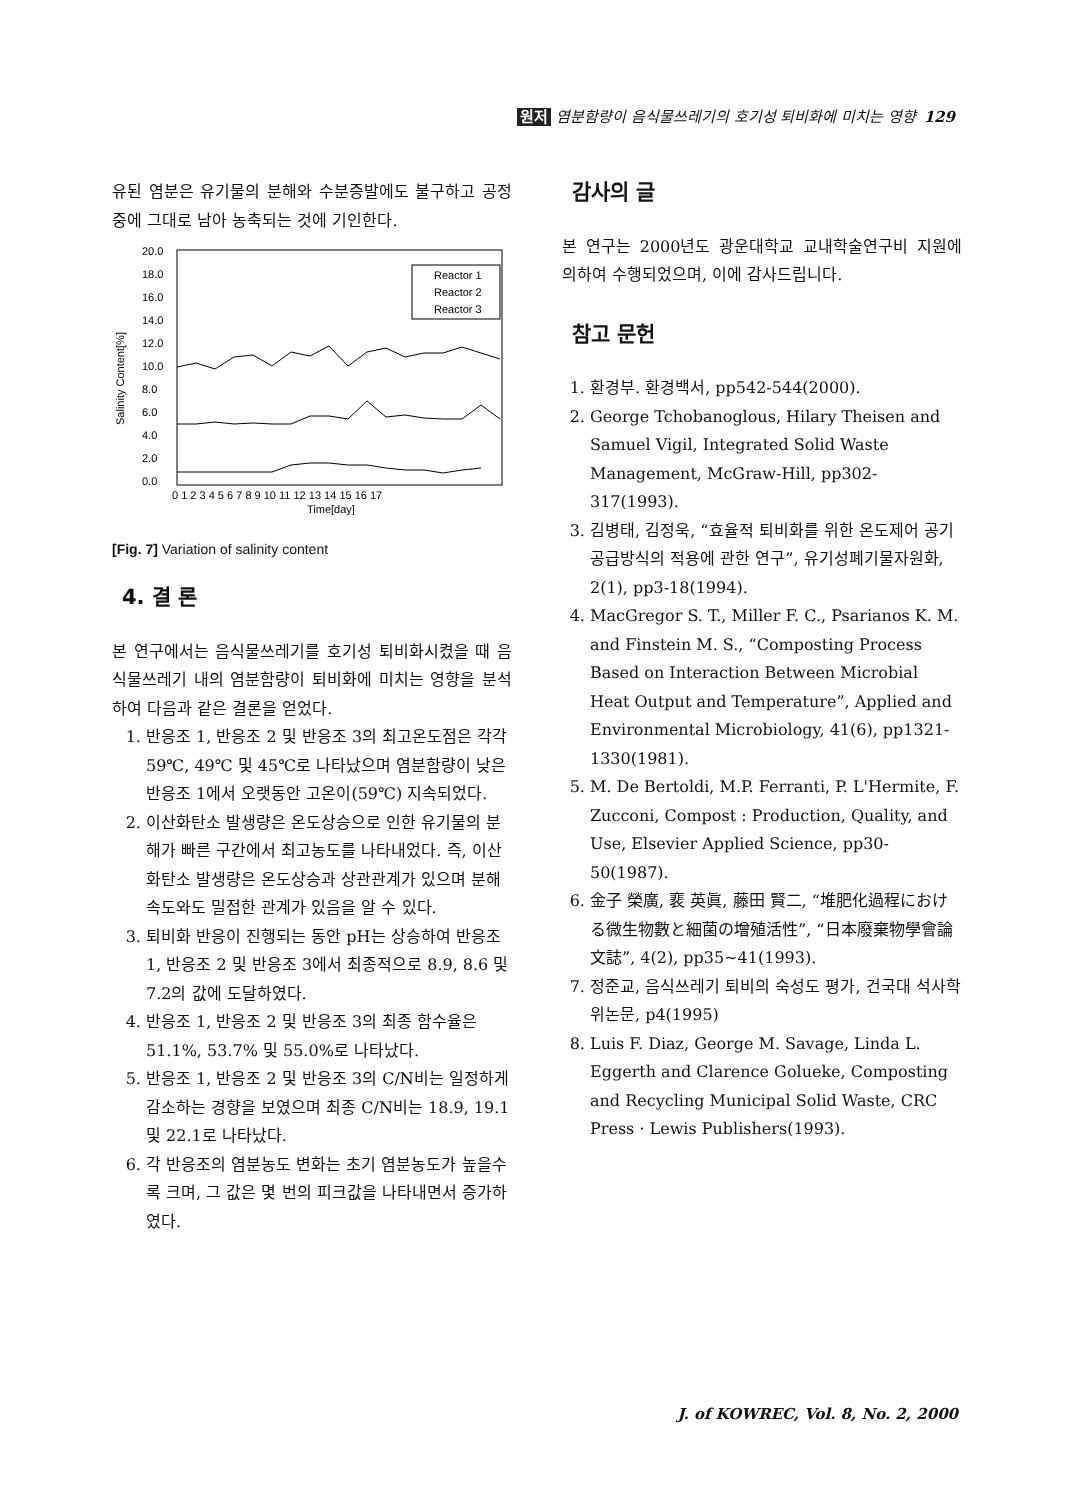원저 염분함량이 음식물쓰레기의 호기성 퇴비화에 미치는 영향 129
유된 염분은 유기물의 분해와 수분증발에도 불구하고 공정중에 그대로 남아 농축되는 것에 기인한다.
Salinity Content[%]
20.0
18.0
16.0
14.0
12.0
10.0
8.0
6.0
4.0
2.0
0.0
Reactor 1
Reactor 2
Reactor 3
0 1 2 3 4 5 6 7 8 9 10 11 12 13 14 15 16 17
Time[day]
[Fig. 7] Variation of salinity content
4. 결 론
본 연구에서는 음식물쓰레기를 호기성 퇴비화시켰을 때 음식물쓰레기 내의 염분함량이 퇴비화에 미치는 영향을 분석하여 다음과 같은 결론을 얻었다.
1. 반응조 1, 반응조 2 및 반응조 3의 최고온도점은 각각 59℃, 49℃ 및 45℃로 나타났으며 염분함량이 낮은 반응조 1에서 오랫동안 고온이(59℃) 지속되었다.
2. 이산화탄소 발생량은 온도상승으로 인한 유기물의 분해가 빠른 구간에서 최고농도를 나타내었다. 즉, 이산화탄소 발생량은 온도상승과 상관관계가 있으며 분해속도와도 밀접한 관계가 있음을 알 수 있다.
3. 퇴비화 반응이 진행되는 동안 pH는 상승하여 반응조 1, 반응조 2 및 반응조 3에서 최종적으로 8.9, 8.6 및 7.2의 값에 도달하였다.
4. 반응조 1, 반응조 2 및 반응조 3의 최종 함수율은 51.1%, 53.7% 및 55.0%로 나타났다.
5. 반응조 1, 반응조 2 및 반응조 3의 C/N비는 일정하게 감소하는 경향을 보였으며 최종 C/N비는 18.9, 19.1 및 22.1로 나타났다.
6. 각 반응조의 염분농도 변화는 초기 염분농도가 높을수록 크며, 그 값은 몇 번의 피크값을 나타내면서 증가하였다.
감사의 글
본 연구는 2000년도 광운대학교 교내학술연구비 지원에 의하여 수행되었으며, 이에 감사드립니다.
참고 문헌
1. 환경부. 환경백서, pp542-544(2000).
2. George Tchobanoglous, Hilary Theisen and Samuel Vigil, Integrated Solid Waste Management, McGraw-Hill, pp302-317(1993).
3. 김병태, 김정욱, “효율적 퇴비화를 위한 온도제어 공기공급방식의 적용에 관한 연구”, 유기성폐기물자원화, 2(1), pp3-18(1994).
4. MacGregor S. T., Miller F. C., Psarianos K. M. and Finstein M. S., “Composting Process Based on Interaction Between Microbial Heat Output and Temperature”, Applied and Environmental Microbiology, 41(6), pp1321-1330(1981).
5. M. De Bertoldi, M.P. Ferranti, P. L'Hermite, F. Zucconi, Compost : Production, Quality, and Use, Elsevier Applied Science, pp30-50(1987).
6. 金子 榮廣, 裵 英眞, 藤田 賢二, “堆肥化過程における微生物數と細菌の增殖活性”, “日本廢棄物學會論文誌”, 4(2), pp35~41(1993).
7. 정준교, 음식쓰레기 퇴비의 숙성도 평가, 건국대 석사학위논문, p4(1995)
8. Luis F. Diaz, George M. Savage, Linda L. Eggerth and Clarence Golueke, Composting and Recycling Municipal Solid Waste, CRC Press · Lewis Publishers(1993).
J. of KOWREC, Vol. 8, No. 2, 2000